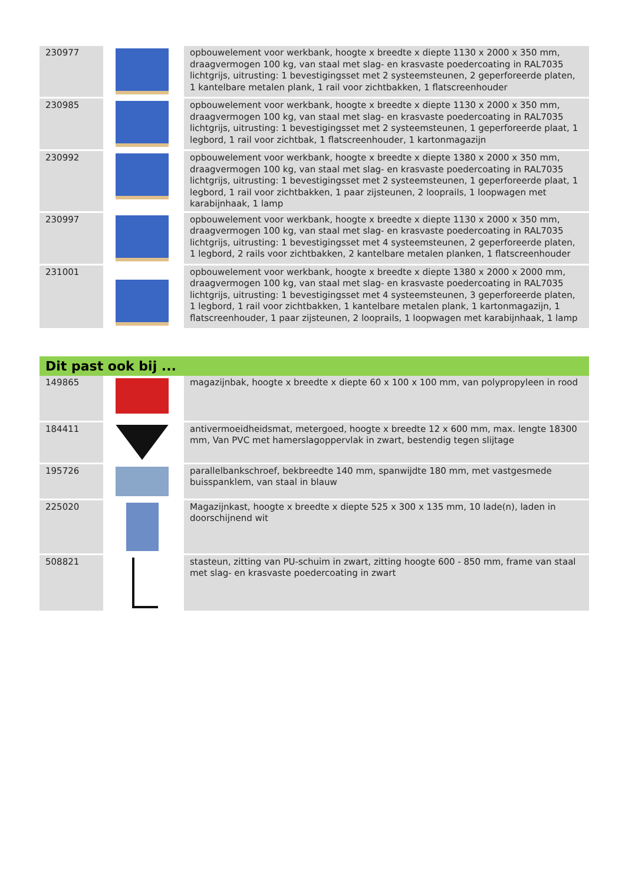| 230977 | | opbouwelement voor werkbank, hoogte x breedte x diepte 1130 x 2000 x 350 mm, draagvermogen 100 kg, van staal met slag- en krasvaste poedercoating in RAL7035 lichtgrijs, uitrusting: 1 bevestigingsset met 2 systeemsteunen, 2 geperforeerde platen, 1 kantelbare metalen plank, 1 rail voor zichtbakken, 1 flatscreenhouder |
| 230985 | | opbouwelement voor werkbank, hoogte x breedte x diepte 1130 x 2000 x 350 mm, draagvermogen 100 kg, van staal met slag- en krasvaste poedercoating in RAL7035 lichtgrijs, uitrusting: 1 bevestigingsset met 2 systeemsteunen, 1 geperforeerde plaat, 1 legbord, 1 rail voor zichtbak, 1 flatscreenhouder, 1 kartonmagazijn |
| 230992 | | opbouwelement voor werkbank, hoogte x breedte x diepte 1380 x 2000 x 350 mm, draagvermogen 100 kg, van staal met slag- en krasvaste poedercoating in RAL7035 lichtgrijs, uitrusting: 1 bevestigingsset met 2 systeemsteunen, 1 geperforeerde plaat, 1 legbord, 1 rail voor zichtbakken, 1 paar zijsteunen, 2 looprails, 1 loopwagen met karabijnhaak, 1 lamp |
| 230997 | | opbouwelement voor werkbank, hoogte x breedte x diepte 1130 x 2000 x 350 mm, draagvermogen 100 kg, van staal met slag- en krasvaste poedercoating in RAL7035 lichtgrijs, uitrusting: 1 bevestigingsset met 4 systeemsteunen, 2 geperforeerde platen, 1 legbord, 2 rails voor zichtbakken, 2 kantelbare metalen planken, 1 flatscreenhouder |
| 231001 | | opbouwelement voor werkbank, hoogte x breedte x diepte 1380 x 2000 x 2000 mm, draagvermogen 100 kg, van staal met slag- en krasvaste poedercoating in RAL7035 lichtgrijs, uitrusting: 1 bevestigingsset met 4 systeemsteunen, 3 geperforeerde platen, 1 legbord, 1 rail voor zichtbakken, 1 kantelbare metalen plank, 1 kartonmagazijn, 1 flatscreenhouder, 1 paar zijsteunen, 2 looprails, 1 loopwagen met karabijnhaak, 1 lamp |
Dit past ook bij ...
| 149865 | | magazijnbak, hoogte x breedte x diepte 60 x 100 x 100 mm, van polypropyleen in rood |
| 184411 | | antivermoeidheidsmat, metergoed, hoogte x breedte 12 x 600 mm, max. lengte 18300 mm, Van PVC met hamerslagoppervlak in zwart, bestendig tegen slijtage |
| 195726 | | parallelbankschroef, bekbreedte 140 mm, spanwijdte 180 mm, met vastgesmede buisspanklem, van staal in blauw |
| 225020 | | Magazijnkast, hoogte x breedte x diepte 525 x 300 x 135 mm, 10 lade(n), laden in doorschijnend wit |
| 508821 | | stasteun, zitting van PU-schuim in zwart, zitting hoogte 600 - 850 mm, frame van staal met slag- en krasvaste poedercoating in zwart |